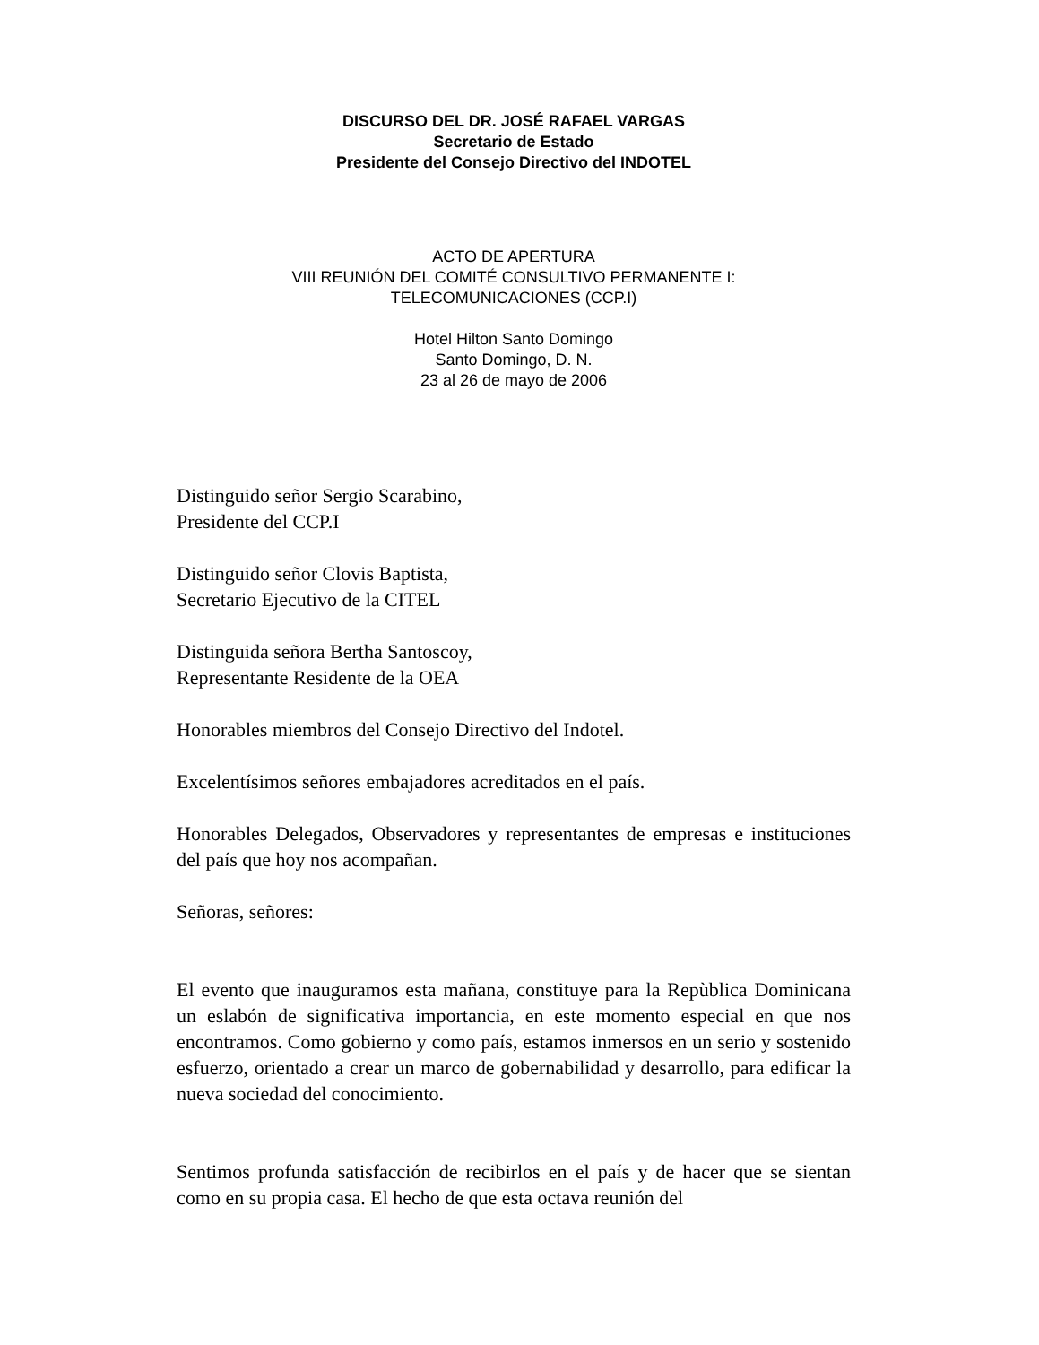DISCURSO DEL DR. JOSÉ RAFAEL VARGAS
Secretario de Estado
Presidente del Consejo Directivo del INDOTEL
ACTO DE APERTURA
VIII REUNIÓN DEL COMITÉ CONSULTIVO PERMANENTE I:
TELECOMUNICACIONES (CCP.I)
Hotel Hilton Santo Domingo
Santo Domingo, D. N.
23 al 26 de mayo de 2006
Distinguido señor Sergio Scarabino,
Presidente del CCP.I
Distinguido señor Clovis Baptista,
Secretario Ejecutivo de la CITEL
Distinguida señora Bertha Santoscoy,
Representante Residente de la OEA
Honorables miembros del Consejo Directivo del Indotel.
Excelentísimos señores embajadores acreditados en el país.
Honorables Delegados, Observadores y representantes de empresas e instituciones del país que hoy nos acompañan.
Señoras, señores:
El evento que inauguramos esta mañana, constituye para la Repùblica Dominicana un eslabón de significativa importancia, en este momento especial en que nos encontramos. Como gobierno y como país, estamos inmersos en un serio y sostenido esfuerzo, orientado a crear un marco de gobernabilidad y desarrollo, para edificar la nueva sociedad del conocimiento.
Sentimos profunda satisfacción de recibirlos en el país y de hacer que se sientan como en su propia casa. El hecho de que esta octava reunión del